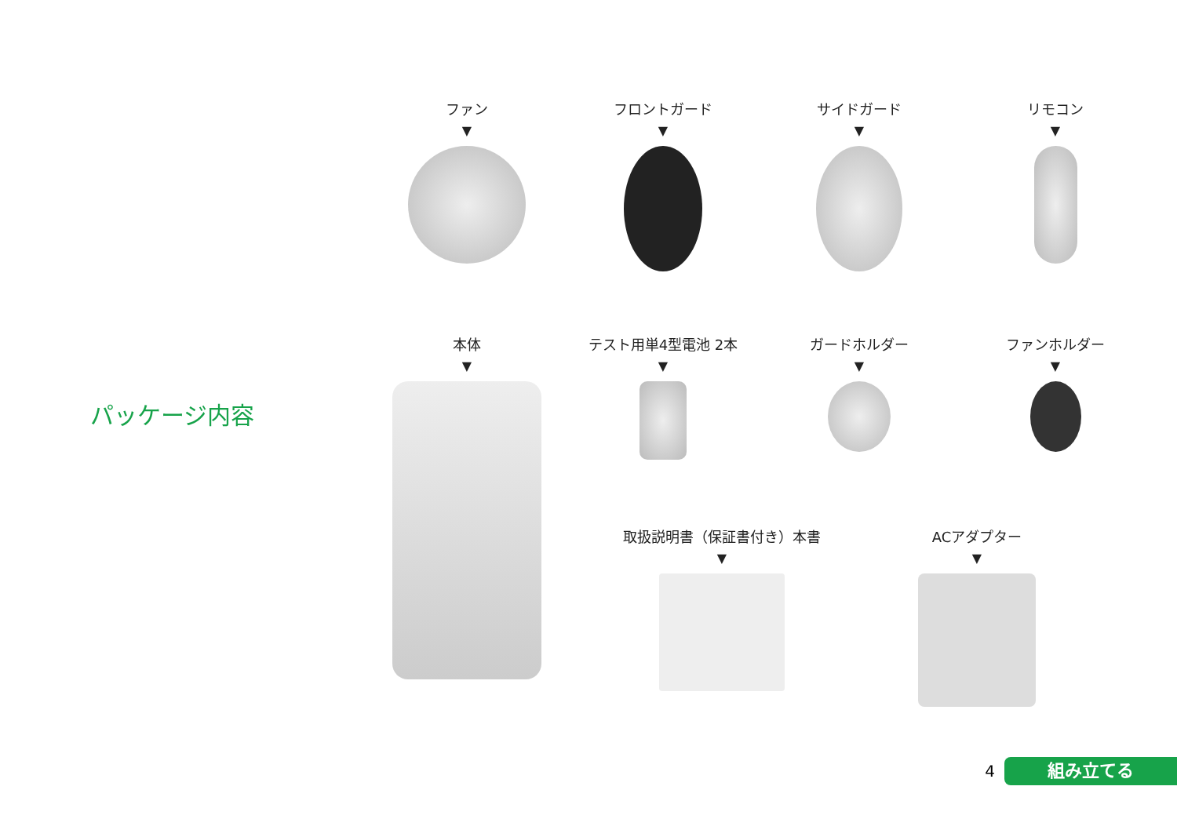パッケージ内容
ファン
▼
フロントガード
▼
サイドガード
▼
リモコン
▼
本体
▼
テスト用単4型電池 2本
▼
ガードホルダー
▼
ファンホルダー
▼
取扱説明書（保証書付き）本書
▼
ACアダプター
▼
4
組み立てる